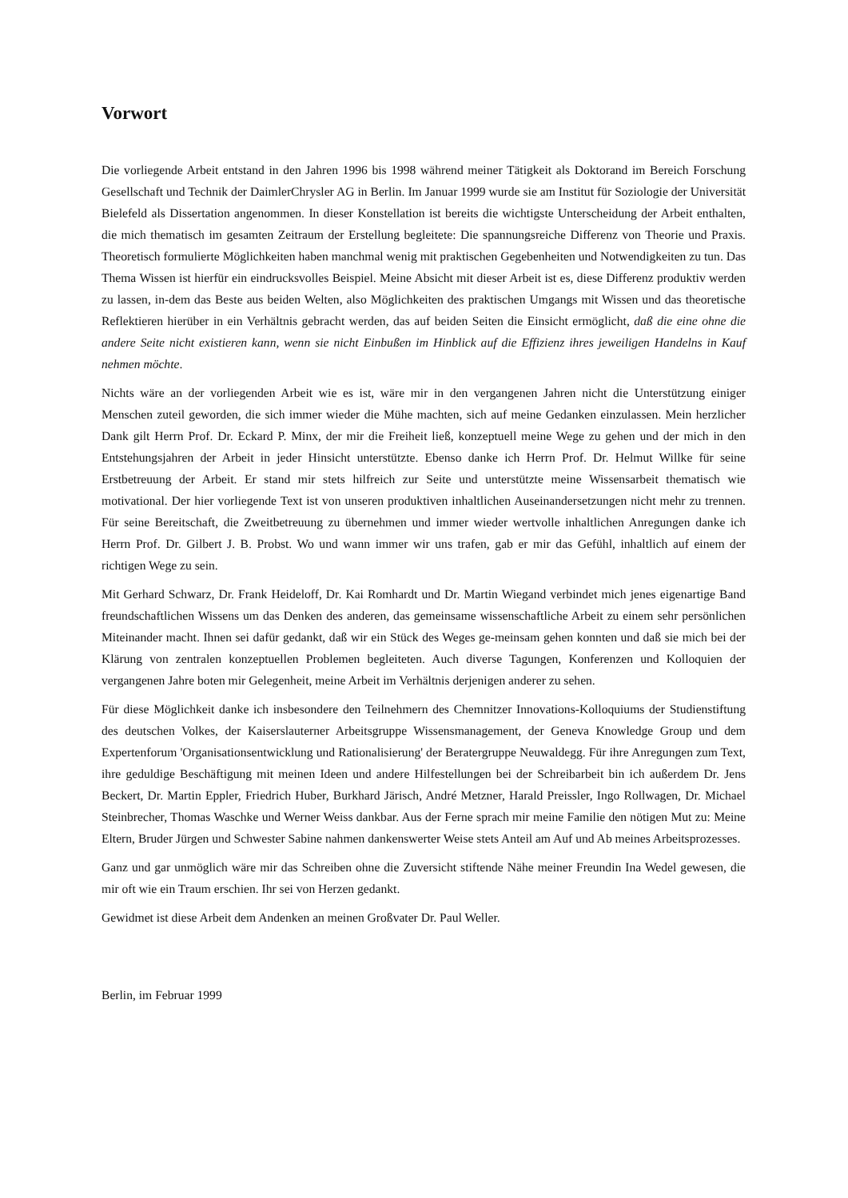Vorwort
Die vorliegende Arbeit entstand in den Jahren 1996 bis 1998 während meiner Tätigkeit als Doktorand im Bereich Forschung Gesellschaft und Technik der DaimlerChrysler AG in Berlin. Im Januar 1999 wurde sie am Institut für Soziologie der Universität Bielefeld als Dissertation angenommen. In dieser Konstellation ist bereits die wichtigste Unterscheidung der Arbeit enthalten, die mich thematisch im gesamten Zeitraum der Erstellung begleitete: Die spannungsreiche Differenz von Theorie und Praxis. Theoretisch formulierte Möglichkeiten haben manchmal wenig mit praktischen Gegebenheiten und Notwendigkeiten zu tun. Das Thema Wissen ist hierfür ein eindrucksvolles Beispiel. Meine Absicht mit dieser Arbeit ist es, diese Differenz produktiv werden zu lassen, in-dem das Beste aus beiden Welten, also Möglichkeiten des praktischen Umgangs mit Wissen und das theoretische Reflektieren hierüber in ein Verhältnis gebracht werden, das auf beiden Seiten die Einsicht ermöglicht, daß die eine ohne die andere Seite nicht existieren kann, wenn sie nicht Einbußen im Hinblick auf die Effizienz ihres jeweiligen Handelns in Kauf nehmen möchte.
Nichts wäre an der vorliegenden Arbeit wie es ist, wäre mir in den vergangenen Jahren nicht die Unterstützung einiger Menschen zuteil geworden, die sich immer wieder die Mühe machten, sich auf meine Gedanken einzulassen. Mein herzlicher Dank gilt Herrn Prof. Dr. Eckard P. Minx, der mir die Freiheit ließ, konzeptuell meine Wege zu gehen und der mich in den Entstehungsjahren der Arbeit in jeder Hinsicht unterstützte. Ebenso danke ich Herrn Prof. Dr. Helmut Willke für seine Erstbetreuung der Arbeit. Er stand mir stets hilfreich zur Seite und unterstützte meine Wissensarbeit thematisch wie motivational. Der hier vorliegende Text ist von unseren produktiven inhaltlichen Auseinandersetzungen nicht mehr zu trennen. Für seine Bereitschaft, die Zweitbetreuung zu übernehmen und immer wieder wertvolle inhaltlichen Anregungen danke ich Herrn Prof. Dr. Gilbert J. B. Probst. Wo und wann immer wir uns trafen, gab er mir das Gefühl, inhaltlich auf einem der richtigen Wege zu sein.
Mit Gerhard Schwarz, Dr. Frank Heideloff, Dr. Kai Romhardt und Dr. Martin Wiegand verbindet mich jenes eigenartige Band freundschaftlichen Wissens um das Denken des anderen, das gemeinsame wissenschaftliche Arbeit zu einem sehr persönlichen Miteinander macht. Ihnen sei dafür gedankt, daß wir ein Stück des Weges ge-meinsam gehen konnten und daß sie mich bei der Klärung von zentralen konzeptuellen Problemen begleiteten. Auch diverse Tagungen, Konferenzen und Kolloquien der vergangenen Jahre boten mir Gelegenheit, meine Arbeit im Verhältnis derjenigen anderer zu sehen.
Für diese Möglichkeit danke ich insbesondere den Teilnehmern des Chemnitzer Innovations-Kolloquiums der Studienstiftung des deutschen Volkes, der Kaiserslauterner Arbeitsgruppe Wissensmanagement, der Geneva Knowledge Group und dem Expertenforum 'Organisationsentwicklung und Rationalisierung' der Beratergruppe Neuwaldegg. Für ihre Anregungen zum Text, ihre geduldige Beschäftigung mit meinen Ideen und andere Hilfestellungen bei der Schreibarbeit bin ich außerdem Dr. Jens Beckert, Dr. Martin Eppler, Friedrich Huber, Burkhard Järisch, André Metzner, Harald Preissler, Ingo Rollwagen, Dr. Michael Steinbrecher, Thomas Waschke und Werner Weiss dankbar. Aus der Ferne sprach mir meine Familie den nötigen Mut zu: Meine Eltern, Bruder Jürgen und Schwester Sabine nahmen dankenswerter Weise stets Anteil am Auf und Ab meines Arbeitsprozesses.
Ganz und gar unmöglich wäre mir das Schreiben ohne die Zuversicht stiftende Nähe meiner Freundin Ina Wedel gewesen, die mir oft wie ein Traum erschien. Ihr sei von Herzen gedankt.
Gewidmet ist diese Arbeit dem Andenken an meinen Großvater Dr. Paul Weller.
Berlin, im Februar 1999